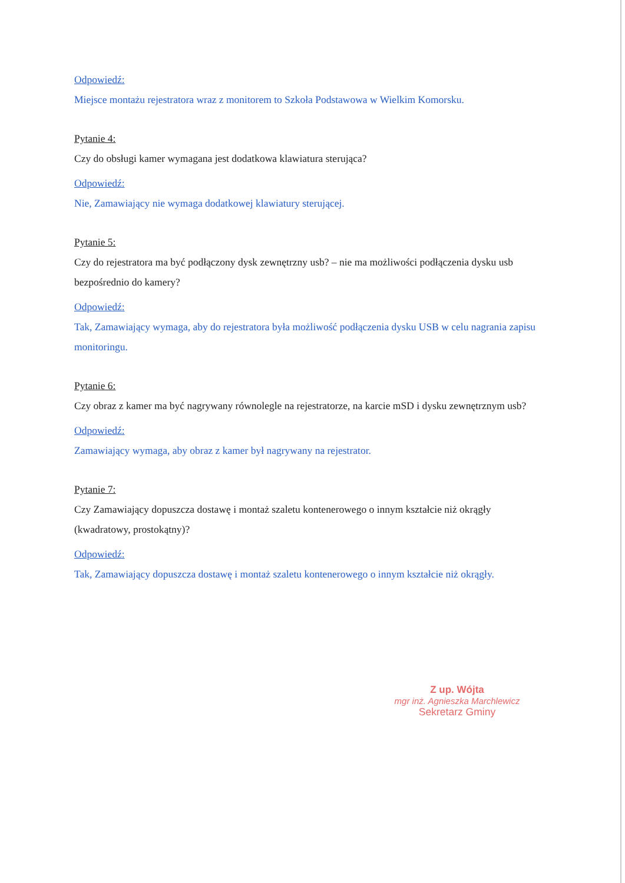Odpowiedź:
Miejsce montażu rejestratora wraz z monitorem to Szkoła Podstawowa w Wielkim Komorsku.
Pytanie 4:
Czy do obsługi kamer wymagana jest dodatkowa klawiatura sterująca?
Odpowiedź:
Nie, Zamawiający nie wymaga dodatkowej klawiatury sterującej.
Pytanie 5:
Czy do rejestratora ma być podłączony dysk zewnętrzny usb? – nie ma możliwości podłączenia dysku usb bezpośrednio do kamery?
Odpowiedź:
Tak, Zamawiający wymaga, aby do rejestratora była możliwość podłączenia dysku USB w celu nagrania zapisu monitoringu.
Pytanie 6:
Czy obraz z kamer ma być nagrywany równolegle na rejestratorze, na karcie mSD i dysku zewnętrznym usb?
Odpowiedź:
Zamawiający wymaga, aby obraz z kamer był nagrywany na rejestrator.
Pytanie 7:
Czy Zamawiający dopuszcza dostawę i montaż szaletu kontenerowego o innym kształcie niż okrągły (kwadratowy, prostokątny)?
Odpowiedź:
Tak, Zamawiający dopuszcza dostawę i montaż szaletu kontenerowego o innym kształcie niż okrągły.
Z up. Wójta
mgr inż. Agnieszka Marchlewicz
Sekretarz Gminy